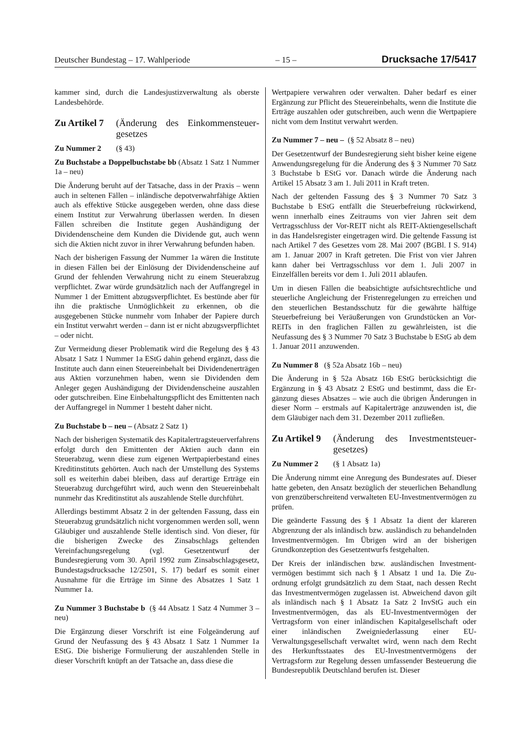Deutscher Bundestag – 17. Wahlperiode – 15 – Drucksache 17/5417
kammer sind, durch die Landesjustizverwaltung als oberste Landesbehörde.
Zu Artikel 7 (Änderung des Einkommensteuer­gesetzes
Zu Nummer 2 (§ 43)
Zu Buchstabe a Doppelbuchstabe bb (Absatz 1 Satz 1 Nummer 1a – neu)
Die Änderung beruht auf der Tatsache, dass in der Praxis – wenn auch in seltenen Fällen – inländische depotverwahr­fähige Aktien auch als effektive Stücke ausgegeben werden, ohne dass diese einem Institut zur Verwahrung überlassen werden. In diesen Fällen schreiben die Institute gegen Aus­händigung der Dividendenscheine dem Kunden die Dividen­de gut, auch wenn sich die Aktien nicht zuvor in ihrer Ver­wahrung befunden haben.
Nach der bisherigen Fassung der Nummer 1a wären die Ins­titute in diesen Fällen bei der Einlösung der Dividenden­scheine auf Grund der fehlenden Verwahrung nicht zu einem Steuerabzug verpflichtet. Zwar würde grundsätzlich nach der Auffangregel in Nummer 1 der Emittent abzugsver­pflichtet. Es bestünde aber für ihn die praktische Unmöglich­keit zu erkennen, ob die ausgegebenen Stücke nunmehr vom Inhaber der Papiere durch ein Institut verwahrt werden – dann ist er nicht abzugsverpflichtet – oder nicht.
Zur Vermeidung dieser Problematik wird die Regelung des § 43 Absatz 1 Satz 1 Nummer 1a EStG dahin gehend er­gänzt, dass die Institute auch dann einen Steuereinbehalt bei Dividendenerträgen aus Aktien vorzunehmen haben, wenn sie Dividenden dem Anleger gegen Aushändigung der Divi­dendenscheine auszahlen oder gutschreiben. Eine Einbehal­tungspflicht des Emittenten nach der Auffangregel in Num­mer 1 besteht daher nicht.
Zu Buchstabe b – neu – (Absatz 2 Satz 1)
Nach der bisherigen Systematik des Kapitalertragsteuerver­fahrens erfolgt durch den Emittenten der Aktien auch dann ein Steuerabzug, wenn diese zum eigenen Wertpapierbe­stand eines Kreditinstituts gehörten. Auch nach der Umstel­lung des Systems soll es weiterhin dabei bleiben, dass auf derartige Erträge ein Steuerabzug durchgeführt wird, auch wenn den Steuereinbehalt nunmehr das Kreditinstitut als auszahlende Stelle durchführt.
Allerdings bestimmt Absatz 2 in der geltenden Fassung, dass ein Steuerabzug grundsätzlich nicht vorgenommen werden soll, wenn Gläubiger und auszahlende Stelle identisch sind. Von dieser, für die bisherigen Zwecke des Zinsabschlags gel­tenden Vereinfachungsregelung (vgl. Gesetzentwurf der Bundesregierung vom 30. April 1992 zum Zinsabschlagsge­setz, Bundestagsdrucksache 12/2501, S. 17) bedarf es somit einer Ausnahme für die Erträge im Sinne des Absatzes 1 Satz 1 Nummer 1a.
Zu Nummer 3 Buchstabe b (§ 44 Absatz 1 Satz 4 Nummer 3 – neu)
Die Ergänzung dieser Vorschrift ist eine Folgeänderung auf Grund der Neufassung des § 43 Absatz 1 Satz 1 Nummer 1a EStG. Die bisherige Formulierung der auszahlenden Stelle in dieser Vorschrift knüpft an der Tatsache an, dass diese die
Wertpapiere verwahren oder verwalten. Daher bedarf es einer Ergänzung zur Pflicht des Steuereinbehalts, wenn die Institute die Erträge auszahlen oder gutschreiben, auch wenn die Wertpapiere nicht vom dem Institut verwahrt werden.
Zu Nummer 7 – neu – (§ 52 Absatz 8 – neu)
Der Gesetzentwurf der Bundesregierung sieht bisher keine eigene Anwendungsregelung für die Änderung des § 3 Num­mer 70 Satz 3 Buchstabe b EStG vor. Danach würde die Änderung nach Artikel 15 Absatz 3 am 1. Juli 2011 in Kraft treten.
Nach der geltenden Fassung des § 3 Nummer 70 Satz 3 Buchstabe b EStG entfällt die Steuerbefreiung rückwirkend, wenn innerhalb eines Zeitraums von vier Jahren seit dem Vertragsschluss der Vor-REIT nicht als REIT-Aktiengesell­schaft in das Handelsregister eingetragen wird. Die geltende Fassung ist nach Artikel 7 des Gesetzes vom 28. Mai 2007 (BGBl. I S. 914) am 1. Januar 2007 in Kraft getreten. Die Frist von vier Jahren kann daher bei Vertragsschluss vor dem 1. Juli 2007 in Einzelfällen bereits vor dem 1. Juli 2011 ab­laufen.
Um in diesen Fällen die beabsichtigte aufsichtsrechtliche und steuerliche Angleichung der Fristenregelungen zu errei­chen und den steuerlichen Bestandsschutz für die gewährte hälftige Steuerbefreiung bei Veräußerungen von Grund­stücken an Vor-REITs in den fraglichen Fällen zu gewähr­leisten, ist die Neufassung des § 3 Nummer 70 Satz 3 Buch­stabe b EStG ab dem 1. Januar 2011 anzuwenden.
Zu Nummer 8 (§ 52a Absatz 16b – neu)
Die Änderung in § 52a Absatz 16b EStG berücksichtigt die Ergänzung in § 43 Absatz 2 EStG und bestimmt, dass die Er­gänzung dieses Absatzes – wie auch die übrigen Änderungen in dieser Norm – erstmals auf Kapitalerträge anzuwenden ist, die dem Gläubiger nach dem 31. Dezember 2011 zufließen.
Zu Artikel 9 (Änderung des Investmentsteuer­gesetzes)
Zu Nummer 2 (§ 1 Absatz 1a)
Die Änderung nimmt eine Anregung des Bundesrates auf. Dieser hatte gebeten, den Ansatz bezüglich der steuerlichen Behandlung von grenzüberschreitend verwalteten EU-In­vestmentvermögen zu prüfen.
Die geänderte Fassung des § 1 Absatz 1a dient der klareren Abgrenzung der als inländisch bzw. ausländisch zu behan­delnden Investmentvermögen. Im Übrigen wird an der bis­herigen Grundkonzeption des Gesetzentwurfs festgehalten.
Der Kreis der inländischen bzw. ausländischen Investment­vermögen bestimmt sich nach § 1 Absatz 1 und 1a. Die Zu­ordnung erfolgt grundsätzlich zu dem Staat, nach dessen Recht das Investmentvermögen zugelassen ist. Abweichend davon gilt als inländisch nach § 1 Absatz 1a Satz 2 InvStG auch ein Investmentvermögen, das als EU-Investmentver­mögen der Vertragsform von einer inländischen Kapitalge­sellschaft oder einer inländischen Zweigniederlassung einer EU-Verwaltungsgesellschaft verwaltet wird, wenn nach dem Recht des Herkunftsstaates des EU-Investmentvermögens der Vertragsform zur Regelung dessen umfassender Besteu­erung die Bundesrepublik Deutschland berufen ist. Dieser